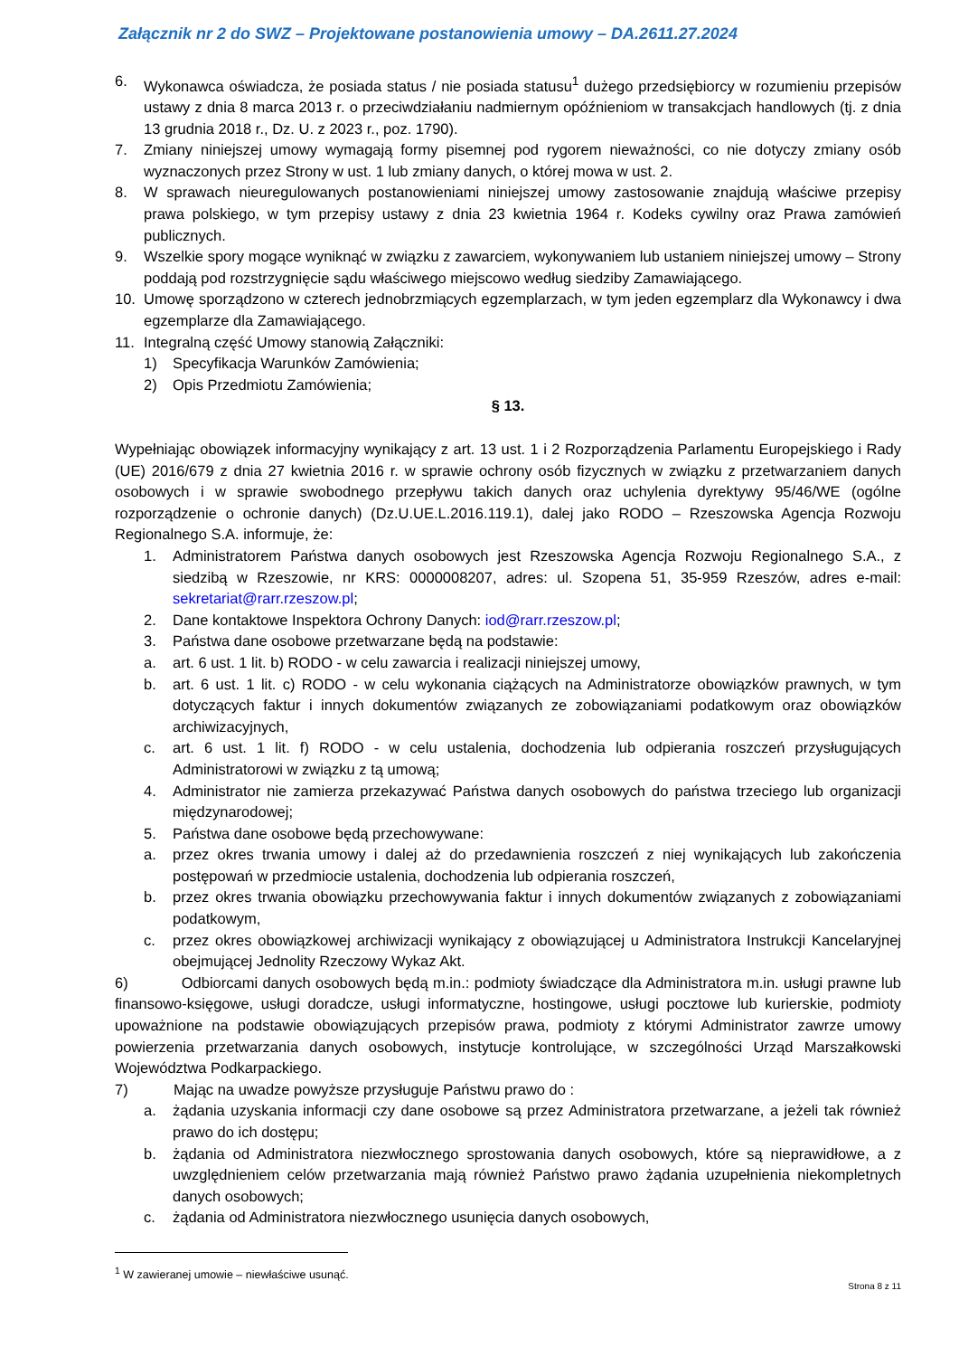Załącznik nr 2 do SWZ – Projektowane postanowienia umowy – DA.2611.27.2024
6. Wykonawca oświadcza, że posiada status / nie posiada statusu<sup>1</sup> dużego przedsiębiorcy w rozumieniu przepisów ustawy z dnia 8 marca 2013 r. o przeciwdziałaniu nadmiernym opóźnieniom w transakcjach handlowych (tj. z dnia 13 grudnia 2018 r., Dz. U. z 2023 r., poz. 1790).
7. Zmiany niniejszej umowy wymagają formy pisemnej pod rygorem nieważności, co nie dotyczy zmiany osób wyznaczonych przez Strony w ust. 1 lub zmiany danych, o której mowa w ust. 2.
8. W sprawach nieuregulowanych postanowieniami niniejszej umowy zastosowanie znajdują właściwe przepisy prawa polskiego, w tym przepisy ustawy z dnia 23 kwietnia 1964 r. Kodeks cywilny oraz Prawa zamówień publicznych.
9. Wszelkie spory mogące wyniknąć w związku z zawarciem, wykonywaniem lub ustaniem niniejszej umowy – Strony poddają pod rozstrzygnięcie sądu właściwego miejscowo według siedziby Zamawiającego.
10. Umowę sporządzono w czterech jednobrzmiących egzemplarzach, w tym jeden egzemplarz dla Wykonawcy i dwa egzemplarze dla Zamawiającego.
11. Integralną część Umowy stanowią Załączniki:
1) Specyfikacja Warunków Zamówienia;
2) Opis Przedmiotu Zamówienia;
§ 13.
Wypełniając obowiązek informacyjny wynikający z art. 13 ust. 1 i 2 Rozporządzenia Parlamentu Europejskiego i Rady (UE) 2016/679 z dnia 27 kwietnia 2016 r. w sprawie ochrony osób fizycznych w związku z przetwarzaniem danych osobowych i w sprawie swobodnego przepływu takich danych oraz uchylenia dyrektywy 95/46/WE (ogólne rozporządzenie o ochronie danych) (Dz.U.UE.L.2016.119.1), dalej jako RODO – Rzeszowska Agencja Rozwoju Regionalnego S.A. informuje, że:
1. Administratorem Państwa danych osobowych jest Rzeszowska Agencja Rozwoju Regionalnego S.A., z siedzibą w Rzeszowie, nr KRS: 0000008207, adres: ul. Szopena 51, 35-959 Rzeszów, adres e-mail: sekretariat@rarr.rzeszow.pl;
2. Dane kontaktowe Inspektora Ochrony Danych: iod@rarr.rzeszow.pl;
3. Państwa dane osobowe przetwarzane będą na podstawie:
a. art. 6 ust. 1 lit. b) RODO - w celu zawarcia i realizacji niniejszej umowy,
b. art. 6 ust. 1 lit. c) RODO - w celu wykonania ciążących na Administratorze obowiązków prawnych, w tym dotyczących faktur i innych dokumentów związanych ze zobowiązaniami podatkowym oraz obowiązków archiwizacyjnych,
c. art. 6 ust. 1 lit. f) RODO - w celu ustalenia, dochodzenia lub odpierania roszczeń przysługujących Administratorowi w związku z tą umową;
4. Administrator nie zamierza przekazywać Państwa danych osobowych do państwa trzeciego lub organizacji międzynarodowej;
5. Państwa dane osobowe będą przechowywane:
a. przez okres trwania umowy i dalej aż do przedawnienia roszczeń z niej wynikających lub zakończenia postępowań w przedmiocie ustalenia, dochodzenia lub odpierania roszczeń,
b. przez okres trwania obowiązku przechowywania faktur i innych dokumentów związanych z zobowiązaniami podatkowym,
c. przez okres obowiązkowej archiwizacji wynikający z obowiązującej u Administratora Instrukcji Kancelaryjnej obejmującej Jednolity Rzeczowy Wykaz Akt.
6) Odbiorcami danych osobowych będą m.in.: podmioty świadczące dla Administratora m.in. usługi prawne lub finansowo-księgowe, usługi doradcze, usługi informatyczne, hostingowe, usługi pocztowe lub kurierskie, podmioty upoważnione na podstawie obowiązujących przepisów prawa, podmioty z którymi Administrator zawrze umowy powierzenia przetwarzania danych osobowych, instytucje kontrolujące, w szczególności Urząd Marszałkowski Województwa Podkarpackiego.
7) Mając na uwadze powyższe przysługuje Państwu prawo do :
a. żądania uzyskania informacji czy dane osobowe są przez Administratora przetwarzane, a jeżeli tak również prawo do ich dostępu;
b. żądania od Administratora niezwłocznego sprostowania danych osobowych, które są nieprawidłowe, a z uwzględnieniem celów przetwarzania mają również Państwo prawo żądania uzupełnienia niekompletnych danych osobowych;
c. żądania od Administratora niezwłocznego usunięcia danych osobowych,
<sup>1</sup> W zawieranej umowie – niewłaściwe usunąć.
Strona 8 z 11